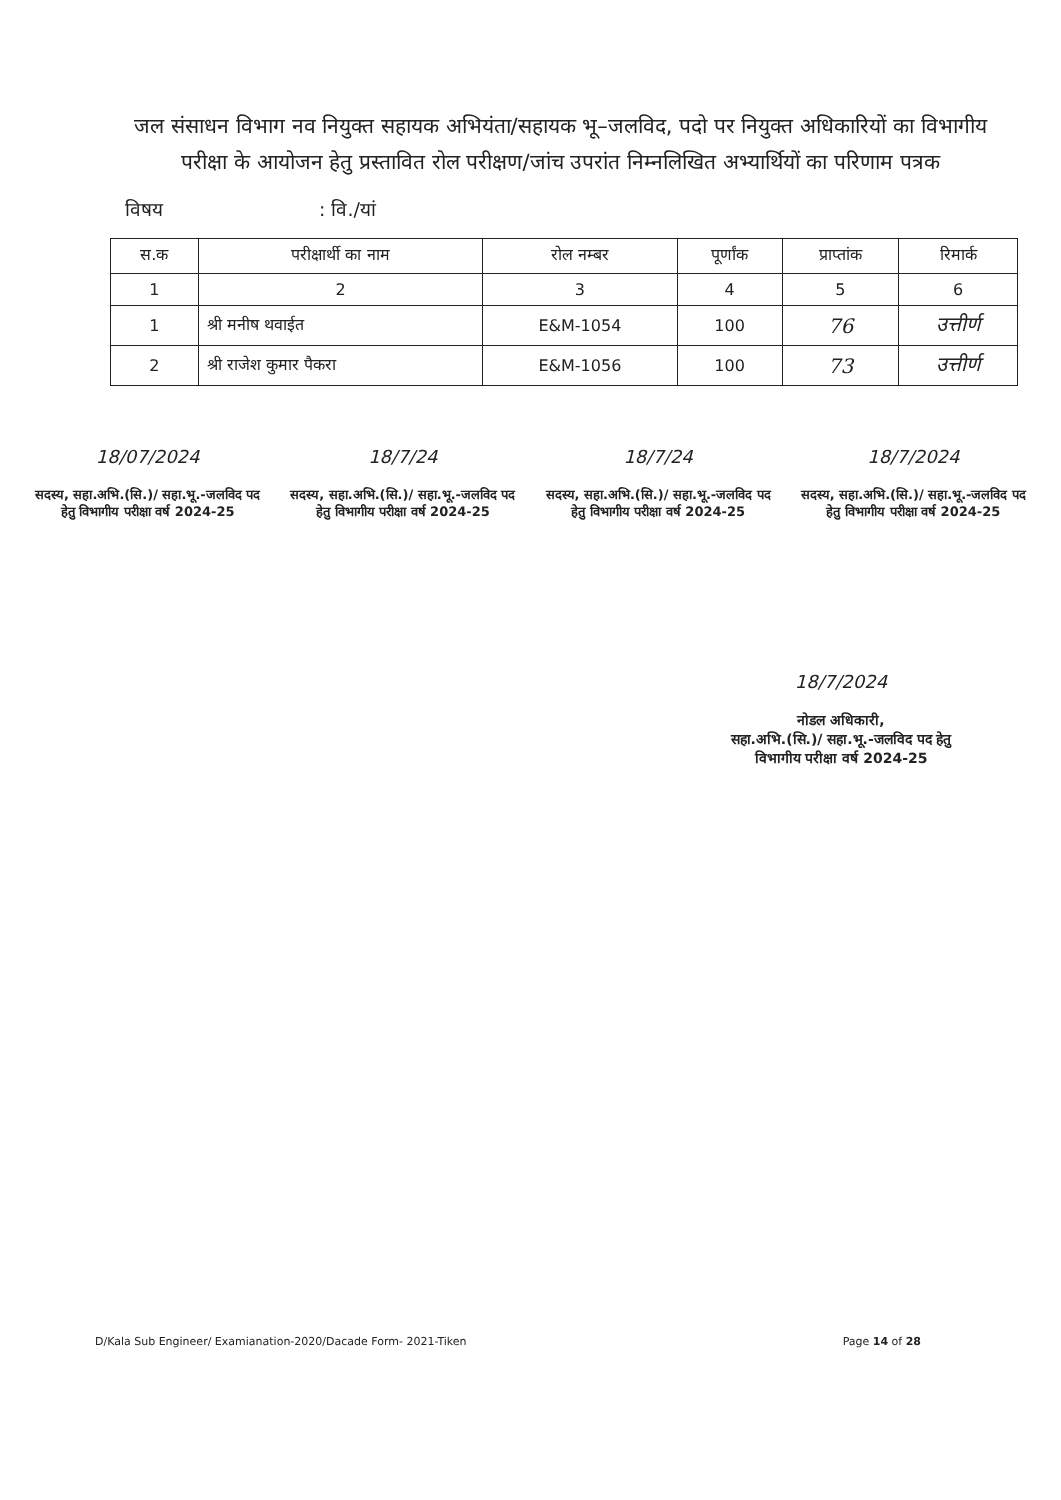जल संसाधन विभाग नव नियुक्त सहायक अभियंता/सहायक भू–जलविद, पदो पर नियुक्त अधिकारियों का विभागीय परीक्षा के आयोजन हेतु प्रस्तावित रोल परीक्षण/जांच उपरांत निम्नलिखित अभ्यार्थियों का परिणाम पत्रक
विषय : वि./यां
| स.क | परीक्षार्थी का नाम | रोल नम्बर | पूर्णांक | प्राप्तांक | रिमार्क |
| --- | --- | --- | --- | --- | --- |
| 1 | 2 | 3 | 4 | 5 | 6 |
| 1 | श्री मनीष थवाईत | E&M-1054 | 100 | 76 | उत्तीर्ण |
| 2 | श्री राजेश कुमार पैकरा | E&M-1056 | 100 | 73 | उत्तीर्ण |
18/07/2024
सदस्य, सहा.अभि.(सि.)/ सहा.भू.-जलविद पद हेतु विभागीय परीक्षा वर्ष 2024-25
18/7/24
सदस्य, सहा.अभि.(सि.)/ सहा.भू.-जलविद पद हेतु विभागीय परीक्षा वर्ष 2024-25
18/7/24
सदस्य, सहा.अभि.(सि.)/ सहा.भू.-जलविद पद हेतु विभागीय परीक्षा वर्ष 2024-25
18/7/2024
सदस्य, सहा.अभि.(सि.)/ सहा.भू.-जलविद पद हेतु विभागीय परीक्षा वर्ष 2024-25
18/7/2024
नोडल अधिकारी,
सहा.अभि.(सि.)/ सहा.भू.-जलविद पद हेतु
विभागीय परीक्षा वर्ष 2024-25
D/Kala Sub Engineer/ Examianation-2020/Dacade Form- 2021-Tiken Page 14 of 28